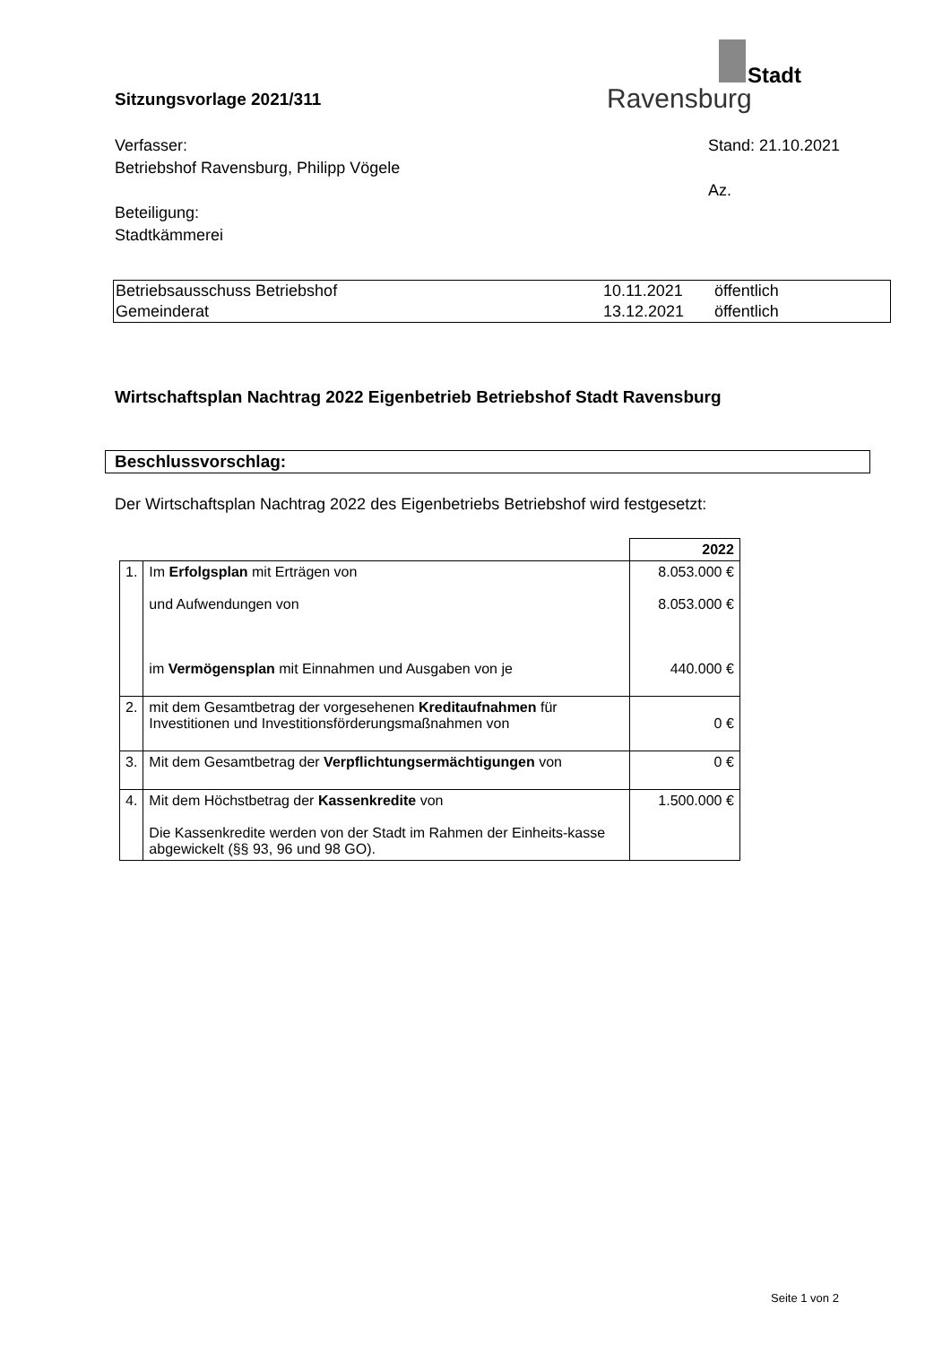Stadt
Ravensburg
Sitzungsvorlage 2021/311
Verfasser:
Betriebshof Ravensburg, Philipp Vögele
Beteiligung:
Stadtkämmerei
Stand: 21.10.2021
Az.
| Betriebsausschuss Betriebshof | 10.11.2021 | öffentlich |
| Gemeinderat | 13.12.2021 | öffentlich |
Wirtschaftsplan Nachtrag 2022 Eigenbetrieb Betriebshof Stadt Ravensburg
Beschlussvorschlag:
Der Wirtschaftsplan Nachtrag 2022 des Eigenbetriebs Betriebshof wird festgesetzt:
| | | 2022 |
| 1. | Im Erfolgsplan mit Erträgen von und Aufwendungen von im Vermögensplan mit Einnahmen und Ausgaben von je | 8.053.000 € 8.053.000 € 440.000 € |
| 2. | mit dem Gesamtbetrag der vorgesehenen Kreditaufnahmen für Investitionen und Investitionsförderungsmaßnahmen von | 0 € |
| 3. | Mit dem Gesamtbetrag der Verpflichtungsermächtigungen von | 0 € |
| 4. | Mit dem Höchstbetrag der Kassenkredite von Die Kassenkredite werden von der Stadt im Rahmen der Einheits-kasse abgewickelt (§§ 93, 96 und 98 GO). | 1.500.000 € |
Seite 1 von 2